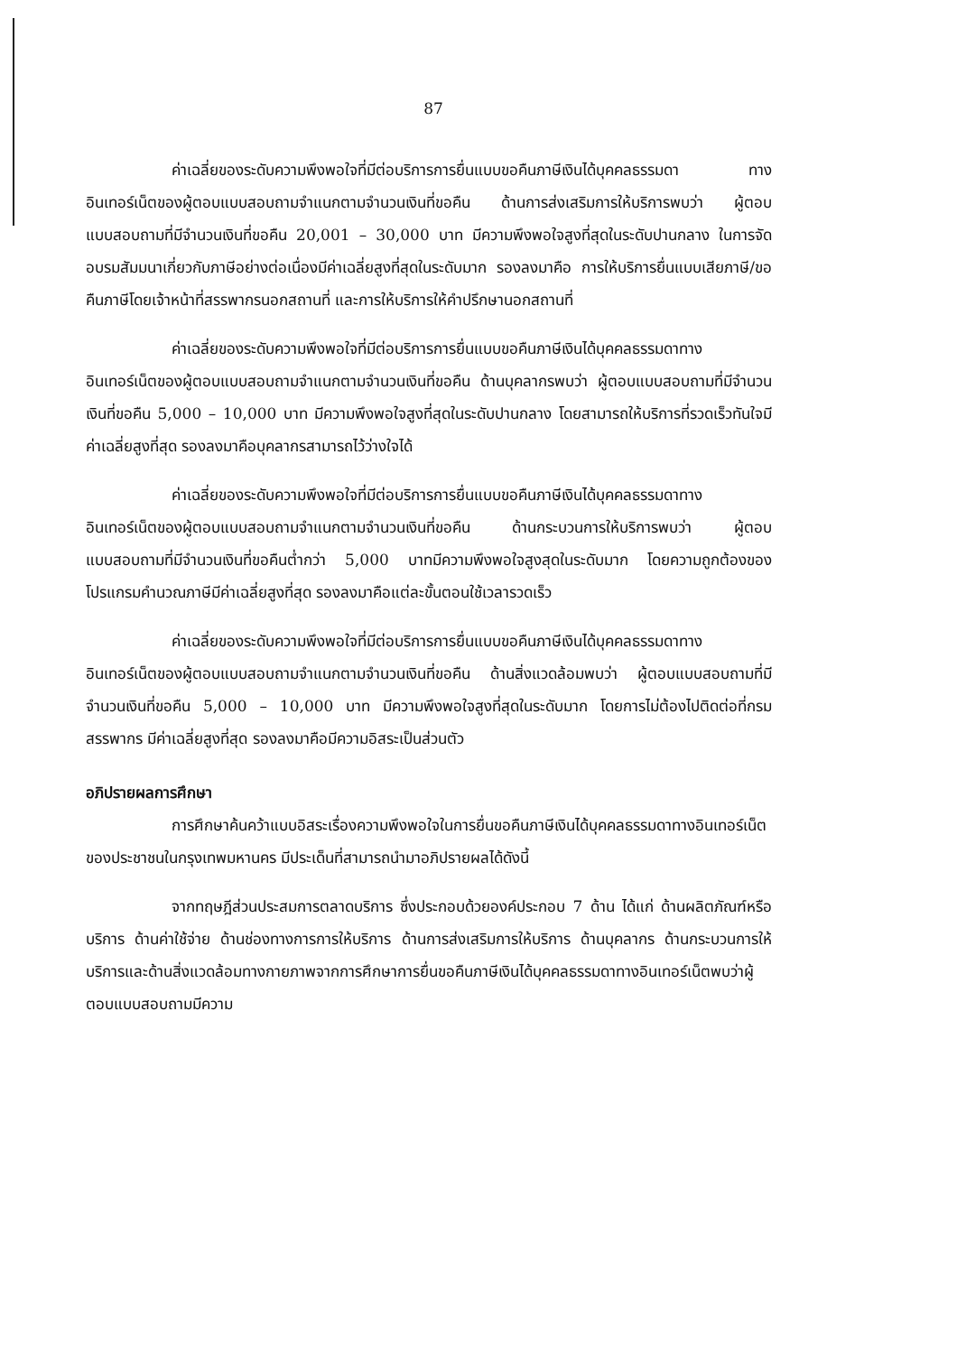87
ค่าเฉลี่ยของระดับความพึงพอใจที่มีต่อบริการการยื่นแบบขอคืนภาษีเงินได้บุคคลธรรมดา ทางอินเทอร์เน็ตของผู้ตอบแบบสอบถามจำแนกตามจำนวนเงินที่ขอคืน ด้านการส่งเสริมการให้บริการพบว่า ผู้ตอบแบบสอบถามที่มีจำนวนเงินที่ขอคืน 20,001 – 30,000 บาท มีความพึงพอใจสูงที่สุดในระดับปานกลาง ในการจัดอบรมสัมมนาเกี่ยวกับภาษีอย่างต่อเนื่องมีค่าเฉลี่ยสูงที่สุดในระดับมาก รองลงมาคือ การให้บริการยื่นแบบเสียภาษี/ขอคืนภาษีโดยเจ้าหน้าที่สรรพากรนอกสถานที่ และการให้บริการให้คำปรึกษานอกสถานที่
ค่าเฉลี่ยของระดับความพึงพอใจที่มีต่อบริการการยื่นแบบขอคืนภาษีเงินได้บุคคลธรรมดาทางอินเทอร์เน็ตของผู้ตอบแบบสอบถามจำแนกตามจำนวนเงินที่ขอคืน ด้านบุคลากรพบว่า ผู้ตอบแบบสอบถามที่มีจำนวนเงินที่ขอคืน 5,000 – 10,000 บาท มีความพึงพอใจสูงที่สุดในระดับปานกลาง โดยสามารถให้บริการที่รวดเร็วทันใจมีค่าเฉลี่ยสูงที่สุด รองลงมาคือบุคลากรสามารถไว้ว่างใจได้
ค่าเฉลี่ยของระดับความพึงพอใจที่มีต่อบริการการยื่นแบบขอคืนภาษีเงินได้บุคคลธรรมดาทางอินเทอร์เน็ตของผู้ตอบแบบสอบถามจำแนกตามจำนวนเงินที่ขอคืน ด้านกระบวนการให้บริการพบว่า ผู้ตอบแบบสอบถามที่มีจำนวนเงินที่ขอคืนต่ำกว่า 5,000 บาทมีความพึงพอใจสูงสุดในระดับมาก โดยความถูกต้องของโปรแกรมคำนวณภาษีมีค่าเฉลี่ยสูงที่สุด รองลงมาคือแต่ละขั้นตอนใช้เวลารวดเร็ว
ค่าเฉลี่ยของระดับความพึงพอใจที่มีต่อบริการการยื่นแบบขอคืนภาษีเงินได้บุคคลธรรมดาทางอินเทอร์เน็ตของผู้ตอบแบบสอบถามจำแนกตามจำนวนเงินที่ขอคืน ด้านสิ่งแวดล้อมพบว่า ผู้ตอบแบบสอบถามที่มีจำนวนเงินที่ขอคืน 5,000 – 10,000 บาท มีความพึงพอใจสูงที่สุดในระดับมาก โดยการไม่ต้องไปติดต่อที่กรมสรรพากร มีค่าเฉลี่ยสูงที่สุด รองลงมาคือมีความอิสระเป็นส่วนตัว
อภิปรายผลการศึกษา
การศึกษาค้นคว้าแบบอิสระเรื่องความพึงพอใจในการยื่นขอคืนภาษีเงินได้บุคคลธรรมดาทางอินเทอร์เน็ตของประชาชนในกรุงเทพมหานคร มีประเด็นที่สามารถนำมาอภิปรายผลได้ดังนี้
จากทฤษฎีส่วนประสมการตลาดบริการ ซึ่งประกอบด้วยองค์ประกอบ 7 ด้าน ได้แก่ ด้านผลิตภัณฑ์หรือบริการ ด้านค่าใช้จ่าย ด้านช่องทางการการให้บริการ ด้านการส่งเสริมการให้บริการ ด้านบุคลากร ด้านกระบวนการให้บริการและด้านสิ่งแวดล้อมทางกายภาพจากการศึกษาการยื่นขอคืนภาษีเงินได้บุคคลธรรมดาทางอินเทอร์เน็ตพบว่าผู้ตอบแบบสอบถามมีความ